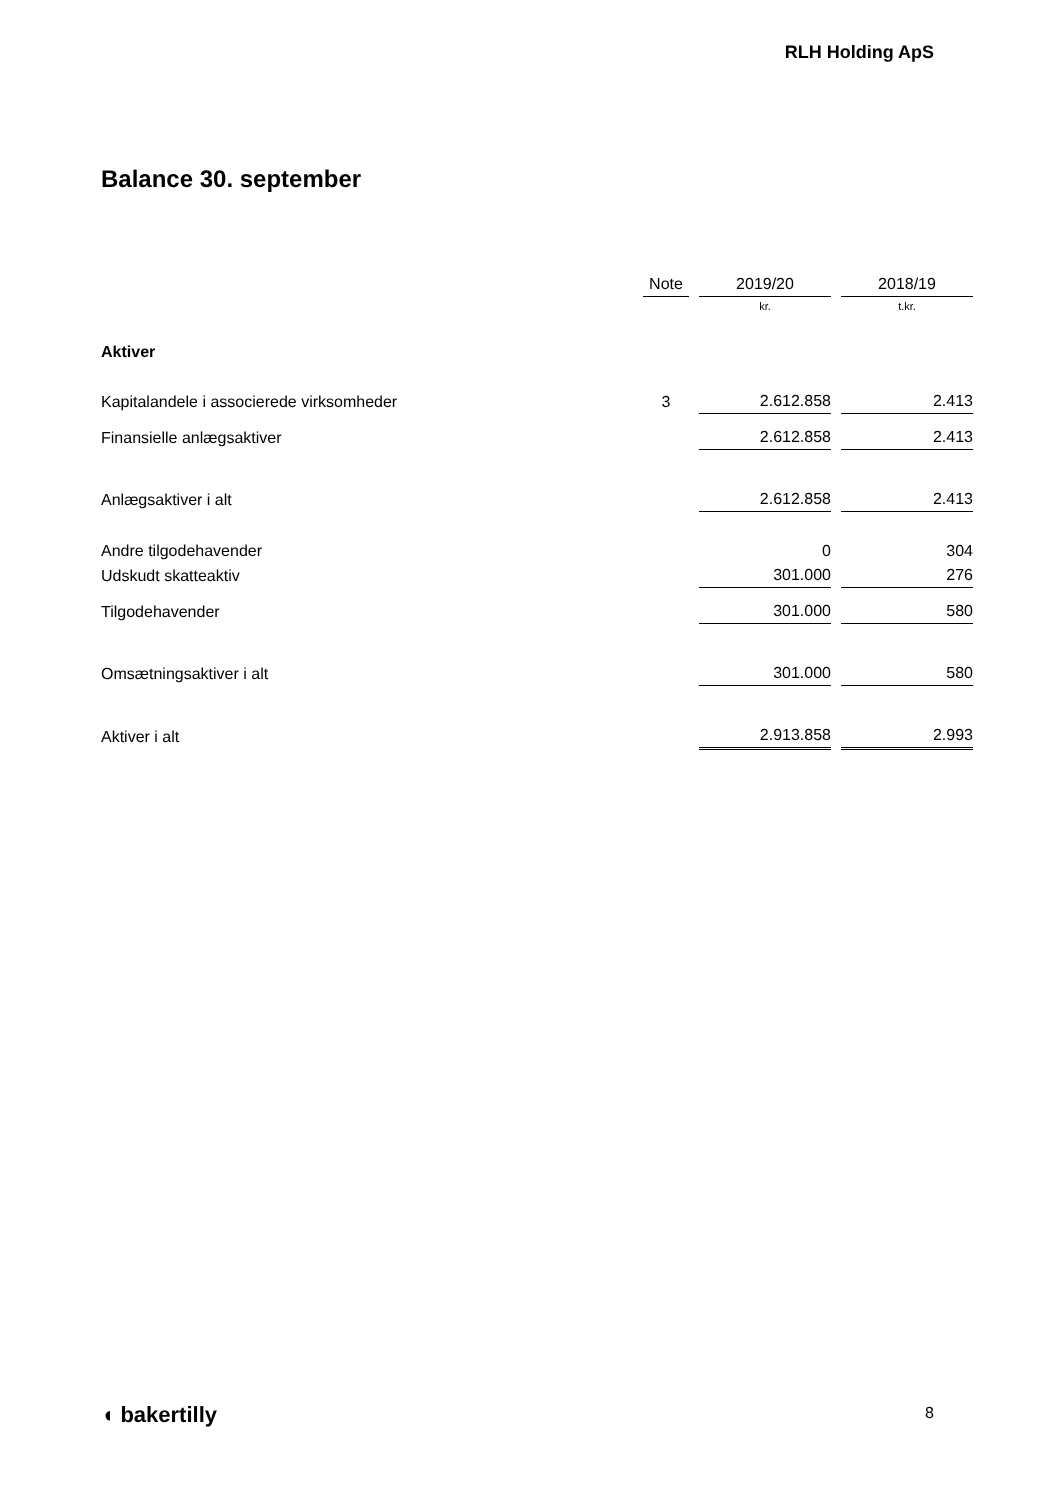RLH Holding ApS
Balance 30. september
| | Note | | 2019/20 | | 2018/19 |
| --- | --- | --- | --- | --- | --- |
| | | | kr. | | t.kr. |
| Aktiver | | | | | |
| Kapitalandele i associerede virksomheder | 3 | | 2.612.858 | | 2.413 |
| Finansielle anlægsaktiver | | | 2.612.858 | | 2.413 |
| Anlægsaktiver i alt | | | 2.612.858 | | 2.413 |
| Andre tilgodehavender | | | 0 | | 304 |
| Udskudt skatteaktiv | | | 301.000 | | 276 |
| Tilgodehavender | | | 301.000 | | 580 |
| Omsætningsaktiver i alt | | | 301.000 | | 580 |
| Aktiver i alt | | | 2.913.858 | | 2.993 |
◖ bakertilly 8